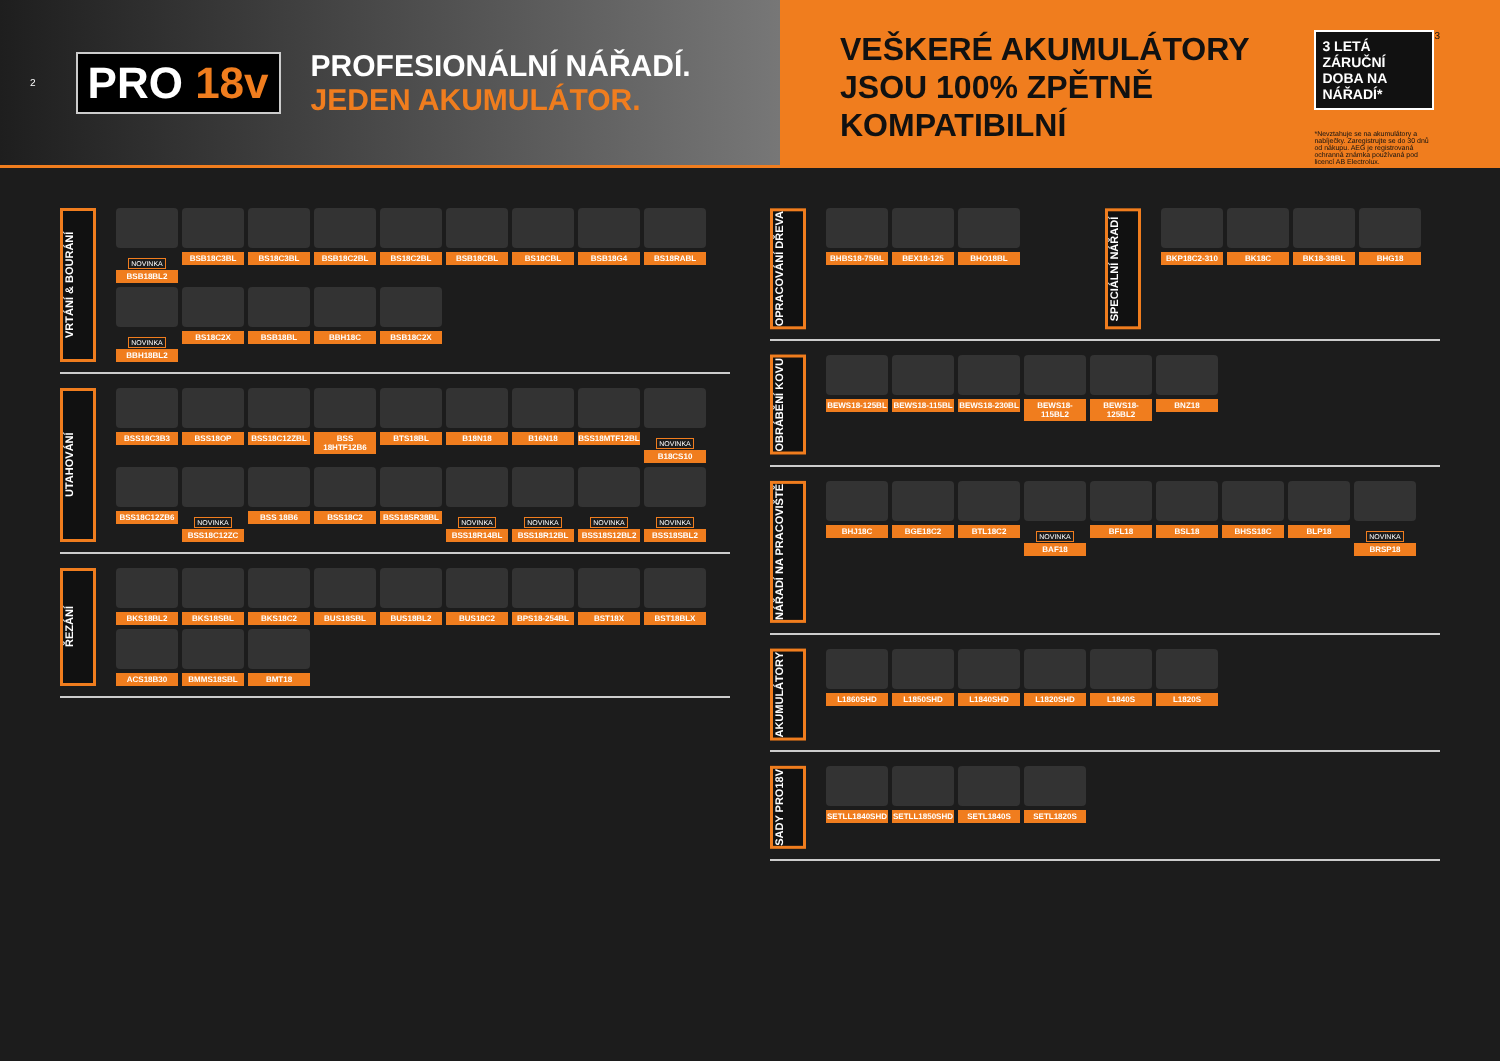2
PRO 18v
PROFESIONÁLNÍ NÁŘADÍ.
JEDEN AKUMULÁTOR.
VEŠKERÉ AKUMULÁTORY
JSOU 100% ZPĚTNĚ
KOMPATIBILNÍ
3 LETÁ ZÁRUČNÍ DOBA NA NÁŘADÍ*
*Nevztahuje se na akumulátory a nabíječky. Zaregistrujte se do 30 dnů od nákupu. AEG je registrovaná ochranná známka používaná pod licencí AB Electrolux.
3
VRTÁNÍ & BOURÁNÍ
NOVINKA
BSB18BL2
BSB18C3BL
BS18C3BL
BSB18C2BL
BS18C2BL
BSB18CBL
BS18CBL
BSB18G4
BS18RABL
NOVINKA
BBH18BL2
BS18C2X
BSB18BL
BBH18C
BSB18C2X
UTAHOVÁNÍ
BSS18C3B3
BSS18OP
BSS18C12ZBL
BSS 18HTF12B6
BTS18BL
B18N18
B16N18
BSS18MTF12BL
NOVINKA
B18CS10
BSS18C12ZB6
NOVINKA
BSS18C12ZC
BSS 18B6
BSS18C2
BSS18SR38BL
NOVINKA
BSS18R14BL
NOVINKA
BSS18R12BL
NOVINKA
BSS18S12BL2
NOVINKA
BSS18SBL2
ŘEZÁNÍ
BKS18BL2
BKS18SBL
BKS18C2
BUS18SBL
BUS18BL2
BUS18C2
BPS18-254BL
BST18X
BST18BLX
ACS18B30
BMMS18SBL
BMT18
OPRACOVÁNÍ DŘEVA
BHBS18-75BL
BEX18-125
BHO18BL
SPECIÁLNÍ NÁŘADÍ
BKP18C2-310
BK18C
BK18-38BL
BHG18
OBRÁBĚNÍ KOVU
BEWS18-125BL
BEWS18-115BL
BEWS18-230BL
BEWS18-115BL2
BEWS18-125BL2
BNZ18
NÁŘADÍ NA PRACOVIŠTĚ
BHJ18C
BGE18C2
BTL18C2
NOVINKA
BAF18
BFL18
BSL18
BHSS18C
BLP18
NOVINKA
BRSP18
AKUMULÁTORY
L1860SHD
L1850SHD
L1840SHD
L1820SHD
L1840S
L1820S
SADY PRO18V
SETLL1840SHD
SETLL1850SHD
SETL1840S
SETL1820S